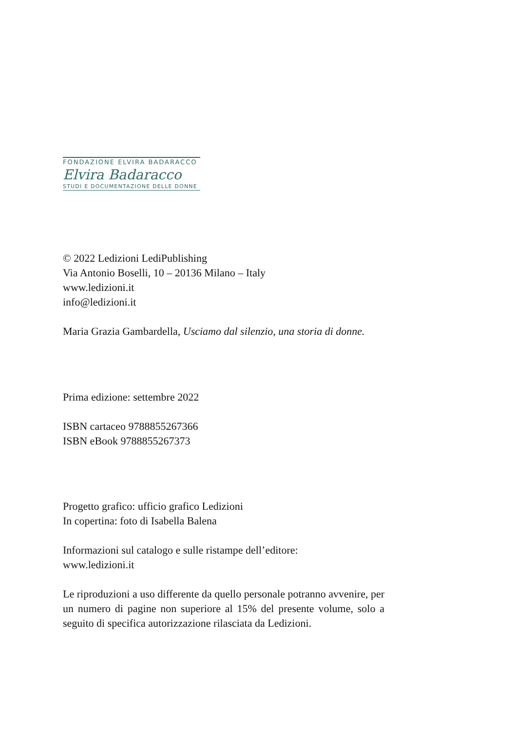FONDAZIONE ELVIRA BADARACCO
Elvira Badaracco
STUDI E DOCUMENTAZIONE DELLE DONNE
© 2022 Ledizioni LediPublishing
Via Antonio Boselli, 10 – 20136 Milano – Italy
www.ledizioni.it
info@ledizioni.it
Maria Grazia Gambardella, Usciamo dal silenzio, una storia di donne.
Prima edizione: settembre 2022
ISBN cartaceo 9788855267366
ISBN eBook 9788855267373
Progetto grafico: ufficio grafico Ledizioni
In copertina: foto di Isabella Balena
Informazioni sul catalogo e sulle ristampe dell’editore:
www.ledizioni.it
Le riproduzioni a uso differente da quello personale potranno avvenire, per un numero di pagine non superiore al 15% del presente volume, solo a seguito di specifica autorizzazione rilasciata da Ledizioni.